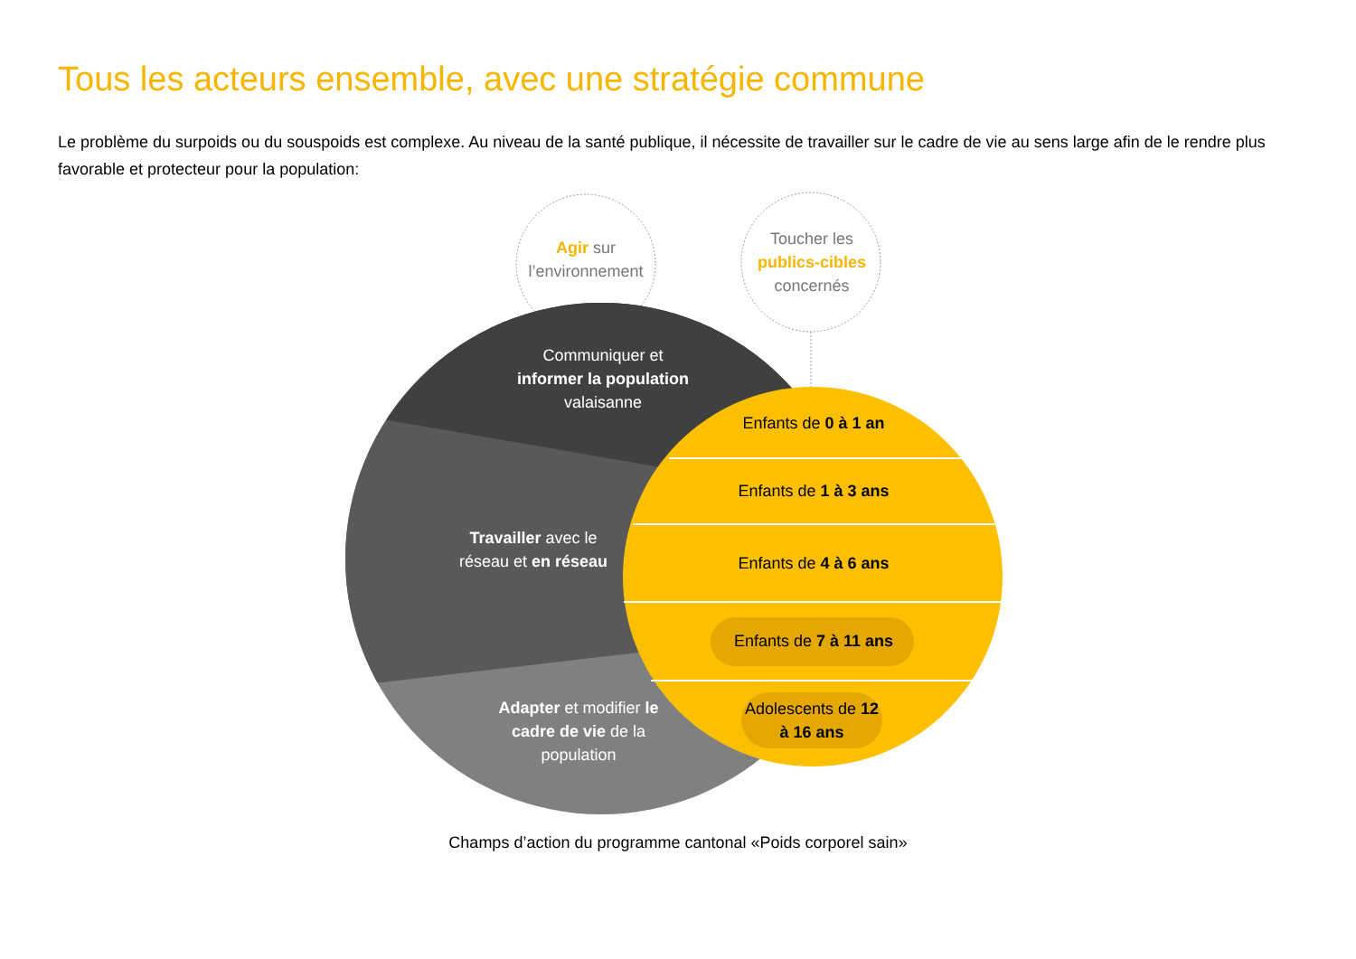Tous les acteurs ensemble, avec une stratégie commune
Le problème du surpoids ou du souspoids est complexe. Au niveau de la santé publique, il nécessite de travailler sur le cadre de vie au sens large afin de le rendre plus favorable et protecteur pour la population:
Agir sur l’environnement
Toucher les publics-cibles concernés
Communiquer et informer la population valaisanne
Travailler avec le réseau et en réseau
Adapter et modifier le cadre de vie de la population
Enfants de 0 à 1 an
Enfants de 1 à 3 ans
Enfants de 4 à 6 ans
Enfants de 7 à 11 ans
Adolescents de 12 à 16 ans
Champs d’action du programme cantonal «Poids corporel sain»